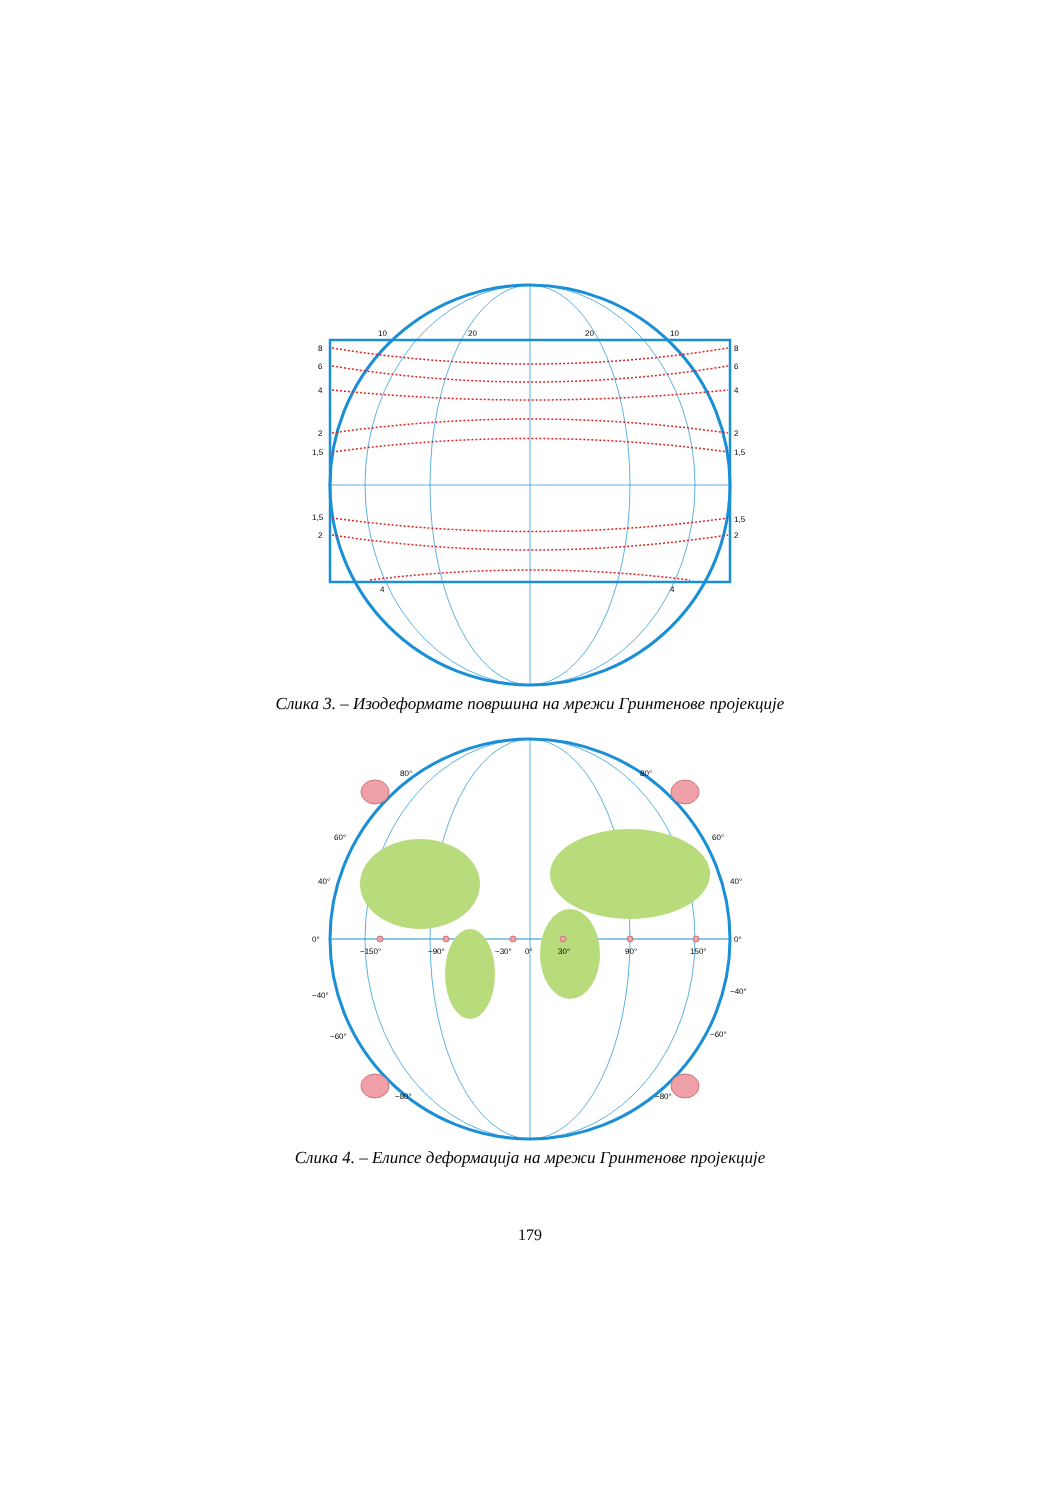8
6
4
2
1,5
1,5
2
8
6
4
2
1,5
1,5
2
10
20
20
10
4
4
Слика 3. – Изодеформате површина на мрежи Гринтенове пројекције
80°
80°
60°
60°
40°
40°
0°
0°
−150°
−90°
−30°
0°
30°
90°
150°
−40°
−40°
−60°
−60°
−80°
−80°
Слика 4. – Елипсе деформација на мрежи Гринтенове пројекције
179